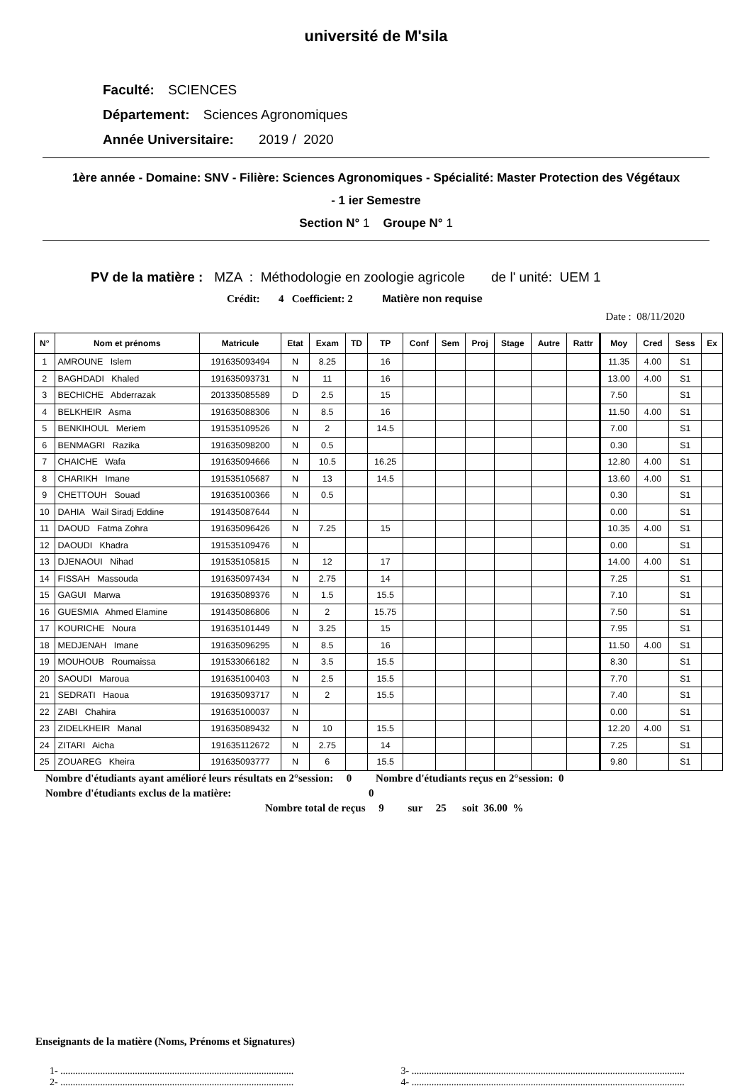université de M'sila
Faculté: SCIENCES
Département: Sciences Agronomiques
Année Universitaire: 2019 / 2020
1ère année - Domaine: SNV - Filière: Sciences Agronomiques - Spécialité: Master Protection des Végétaux
- 1 ier Semestre
Section N° 1 Groupe N° 1
PV de la matière : MZA : Méthodologie en zoologie agricole de l' unité: UEM 1
Crédit: 4 Coefficient: 2 Matière non requise
Date : 08/11/2020
| N° | Nom et prénoms | Matricule | Etat | Exam | TD | TP | Conf | Sem | Proj | Stage | Autre | Rattr | Moy | Cred | Sess | Ex |
| --- | --- | --- | --- | --- | --- | --- | --- | --- | --- | --- | --- | --- | --- | --- | --- | --- |
| 1 | AMROUNE Islem | 191635093494 | N | 8.25 | | 16 | | | | | | | 11.35 | 4.00 | S1 | |
| 2 | BAGHDADI Khaled | 191635093731 | N | 11 | | 16 | | | | | | | 13.00 | 4.00 | S1 | |
| 3 | BECHICHE Abderrazak | 201335085589 | D | 2.5 | | 15 | | | | | | | 7.50 | | S1 | |
| 4 | BELKHEIR Asma | 191635088306 | N | 8.5 | | 16 | | | | | | | 11.50 | 4.00 | S1 | |
| 5 | BENKIHOUL Meriem | 191535109526 | N | 2 | | 14.5 | | | | | | | 7.00 | | S1 | |
| 6 | BENMAGRI Razika | 191635098200 | N | 0.5 | | | | | | | | | 0.30 | | S1 | |
| 7 | CHAICHE Wafa | 191635094666 | N | 10.5 | | 16.25 | | | | | | | 12.80 | 4.00 | S1 | |
| 8 | CHARIKH Imane | 191535105687 | N | 13 | | 14.5 | | | | | | | 13.60 | 4.00 | S1 | |
| 9 | CHETTOUH Souad | 191635100366 | N | 0.5 | | | | | | | | | 0.30 | | S1 | |
| 10 | DAHIA Wail Siradj Eddine | 191435087644 | N | | | | | | | | | | 0.00 | | S1 | |
| 11 | DAOUD Fatma Zohra | 191635096426 | N | 7.25 | | 15 | | | | | | | 10.35 | 4.00 | S1 | |
| 12 | DAOUDI Khadra | 191535109476 | N | | | | | | | | | | 0.00 | | S1 | |
| 13 | DJENAOUI Nihad | 191535105815 | N | 12 | | 17 | | | | | | | 14.00 | 4.00 | S1 | |
| 14 | FISSAH Massouda | 191635097434 | N | 2.75 | | 14 | | | | | | | 7.25 | | S1 | |
| 15 | GAGUI Marwa | 191635089376 | N | 1.5 | | 15.5 | | | | | | | 7.10 | | S1 | |
| 16 | GUESMIA Ahmed Elamine | 191435086806 | N | 2 | | 15.75 | | | | | | | 7.50 | | S1 | |
| 17 | KOURICHE Noura | 191635101449 | N | 3.25 | | 15 | | | | | | | 7.95 | | S1 | |
| 18 | MEDJENAH Imane | 191635096295 | N | 8.5 | | 16 | | | | | | | 11.50 | 4.00 | S1 | |
| 19 | MOUHOUB Roumaissa | 191533066182 | N | 3.5 | | 15.5 | | | | | | | 8.30 | | S1 | |
| 20 | SAOUDI Maroua | 191635100403 | N | 2.5 | | 15.5 | | | | | | | 7.70 | | S1 | |
| 21 | SEDRATI Haoua | 191635093717 | N | 2 | | 15.5 | | | | | | | 7.40 | | S1 | |
| 22 | ZABI Chahira | 191635100037 | N | | | | | | | | | | 0.00 | | S1 | |
| 23 | ZIDELKHEIR Manal | 191635089432 | N | 10 | | 15.5 | | | | | | | 12.20 | 4.00 | S1 | |
| 24 | ZITARI Aicha | 191635112672 | N | 2.75 | | 14 | | | | | | | 7.25 | | S1 | |
| 25 | ZOUAREG Kheira | 191635093777 | N | 6 | | 15.5 | | | | | | | 9.80 | | S1 | |
Nombre d'étudiants ayant amélioré leurs résultats en 2°session: 0 Nombre d'étudiants reçus en 2°session: 0
Nombre d'étudiants exclus de la matière: 0
Nombre total de reçus 9 sur 25 soit 36.00 %
Enseignants de la matière (Noms, Prénoms et Signatures)
1- ..............................................................................................
2- ..............................................................................................
3- ..............................................................................................................
4- ..............................................................................................................